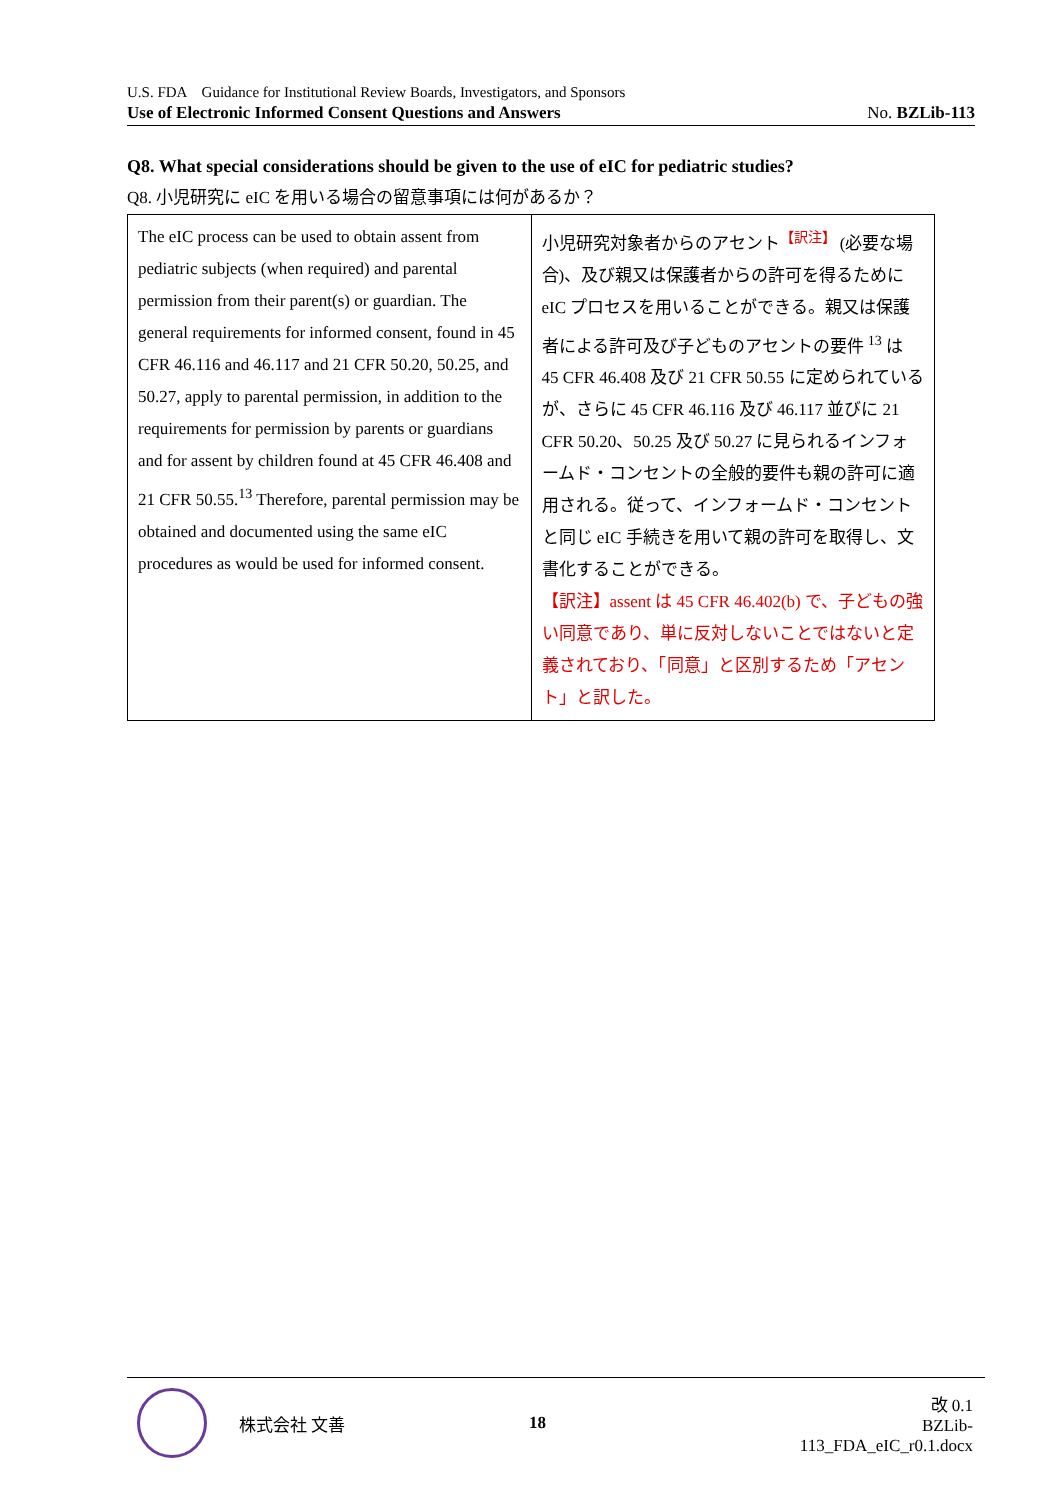U.S. FDA　Guidance for Institutional Review Boards, Investigators, and Sponsors
Use of Electronic Informed Consent Questions and Answers No. BZLib-113
Q8. What special considerations should be given to the use of eIC for pediatric studies?
Q8. 小児研究に eIC を用いる場合の留意事項には何があるか？
| The eIC process can be used to obtain assent from pediatric subjects (when required) and parental permission from their parent(s) or guardian. The general requirements for informed consent, found in 45 CFR 46.116 and 46.117 and 21 CFR 50.20, 50.25, and 50.27, apply to parental permission, in addition to the requirements for permission by parents or guardians and for assent by children found at 45 CFR 46.408 and 21 CFR 50.55.<sup>13</sup> Therefore, parental permission may be obtained and documented using the same eIC procedures as would be used for informed consent. | 小児研究対象者からのアセント<sup>【訳注】</sup> (必要な場合)、及び親又は保護者からの許可を得るために eIC プロセスを用いることができる。親又は保護者による許可及び子どものアセントの要件 <sup>13</sup> は 45 CFR 46.408 及び 21 CFR 50.55 に定められているが、さらに 45 CFR 46.116 及び 46.117 並びに 21 CFR 50.20、50.25 及び 50.27 に見られるインフォームド・コンセントの全般的要件も親の許可に適用される。従って、インフォームド・コンセントと同じ eIC 手続きを用いて親の許可を取得し、文書化することができる。 【訳注】assent は 45 CFR 46.402(b) で、子どもの強い同意であり、単に反対しないことではないと定義されており、「同意」と区別するため「アセント」と訳した。 |
株式会社 文善 18 改 0.1
BZLib-113_FDA_eIC_r0.1.docx